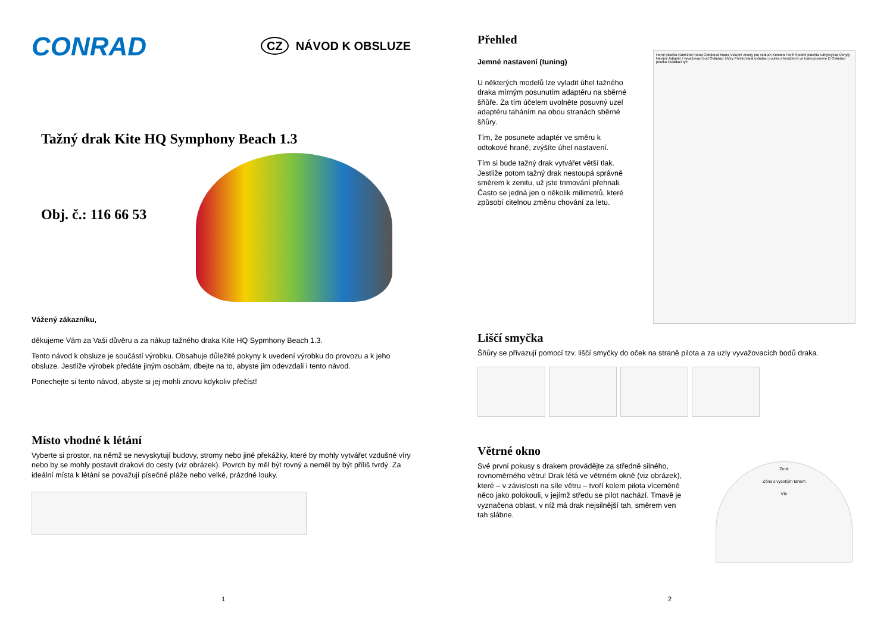CONRAD
CZ NÁVOD K OBSLUZE
Tažný drak Kite HQ Symphony Beach 1.3
Obj. č.: 116 66 53
Vážený zákazníku,
děkujeme Vám za Vaši důvěru a za nákup tažného draka Kite HQ Sypmhony Beach 1.3.
Tento návod k obsluze je součástí výrobku. Obsahuje důležité pokyny k uvedení výrobku do provozu a k jeho obsluze. Jestliže výrobek předáte jiným osobám, dbejte na to, abyste jim odevzdali i tento návod.
Ponechejte si tento návod, abyste si jej mohli znovu kdykoliv přečíst!
Místo vhodné k létání
Vyberte si prostor, na němž se nevyskytují budovy, stromy nebo jiné překážky, které by mohly vytvářet vzdušné víry nebo by se mohly postavit drakovi do cesty (viz obrázek). Povrch by měl být rovný a neměl by být příliš tvrdý. Za ideální místa k létání se považují písečné pláže nebo velké, prázdné louky.
1
Přehled
Jemné nastavení (tuning)
U některých modelů lze vyladit úhel tažného draka mírným posunutím adaptéru na sběrné šňůře. Za tím účelem uvolněte posuvný uzel adaptéru taháním na obou stranách sběrné šňůry.
Tím, že posunete adaptér ve směru k odtokové hraně, zvýšíte úhel nastavení.
Tím si bude tažný drak vytvářet větší tlak. Jestliže potom tažný drak nestoupá správně směrem k zenitu, už jste trimování přehnali. Často se jedná jen o několik milimetrů, které způsobí citelnou změnu chování za letu.
Horní plachta Náběžná hrana Odtoková hrana Vstupní otvory pro vzduch Komora Profil Spodní plachta Váhy/vývaz Úchyty Naviječ Adaptér / vyvažovací bod Ovládací šňůry Polstrovaná ovládací poutka s kroužkem ve tvaru písmene D Ovládací poutka Ovládací tyč
Liščí smyčka
Šňůry se přivazují pomocí tzv. liščí smyčky do oček na straně pilota a za uzly vyvažovacích bodů draka.
Větrné okno
Své první pokusy s drakem provádějte za středně silného, rovnoměrného větru! Drak létá ve větrném okně (viz obrázek), které – v závislosti na síle větru – tvoří kolem pilota víceméně něco jako polokouli, v jejímž středu se pilot nachází. Tmavě je vyznačena oblast, v níž má drak nejsilnější tah, směrem ven tah slábne.
Zenit
Zóna s vysokým tahem
Vítr
2